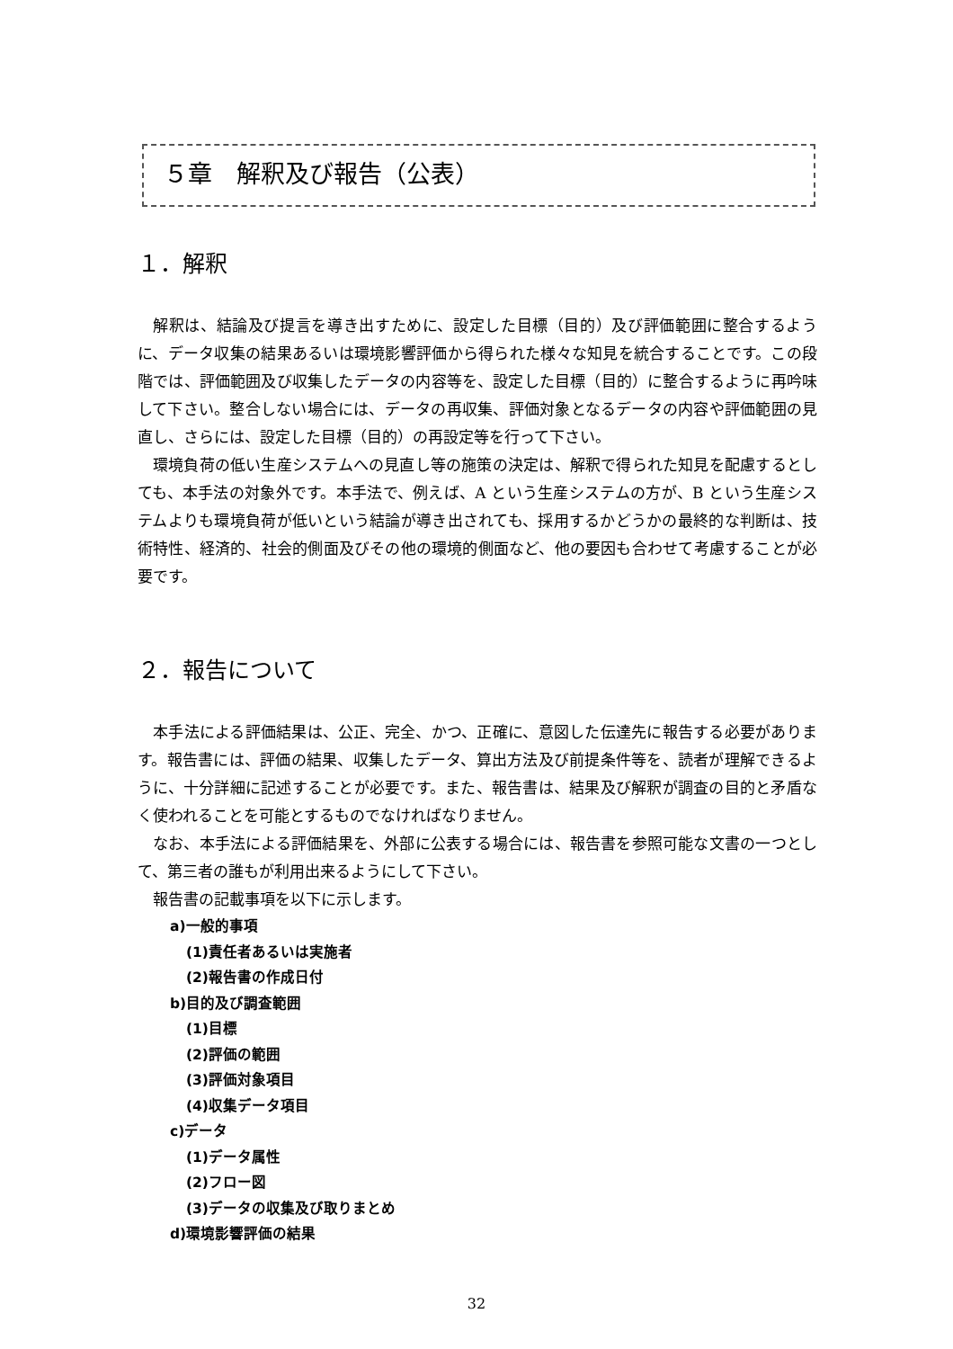５章　解釈及び報告（公表）
１．解釈
解釈は、結論及び提言を導き出すために、設定した目標（目的）及び評価範囲に整合するように、データ収集の結果あるいは環境影響評価から得られた様々な知見を統合することです。この段階では、評価範囲及び収集したデータの内容等を、設定した目標（目的）に整合するように再吟味して下さい。整合しない場合には、データの再収集、評価対象となるデータの内容や評価範囲の見直し、さらには、設定した目標（目的）の再設定等を行って下さい。
環境負荷の低い生産システムへの見直し等の施策の決定は、解釈で得られた知見を配慮するとしても、本手法の対象外です。本手法で、例えば、A という生産システムの方が、B という生産システムよりも環境負荷が低いという結論が導き出されても、採用するかどうかの最終的な判断は、技術特性、経済的、社会的側面及びその他の環境的側面など、他の要因も合わせて考慮することが必要です。
２．報告について
本手法による評価結果は、公正、完全、かつ、正確に、意図した伝達先に報告する必要があります。報告書には、評価の結果、収集したデータ、算出方法及び前提条件等を、読者が理解できるように、十分詳細に記述することが必要です。また、報告書は、結果及び解釈が調査の目的と矛盾なく使われることを可能とするものでなければなりません。
なお、本手法による評価結果を、外部に公表する場合には、報告書を参照可能な文書の一つとして、第三者の誰もが利用出来るようにして下さい。
報告書の記載事項を以下に示します。
a)一般的事項
(1)責任者あるいは実施者
(2)報告書の作成日付
b)目的及び調査範囲
(1)目標
(2)評価の範囲
(3)評価対象項目
(4)収集データ項目
c)データ
(1)データ属性
(2)フロー図
(3)データの収集及び取りまとめ
d)環境影響評価の結果
32